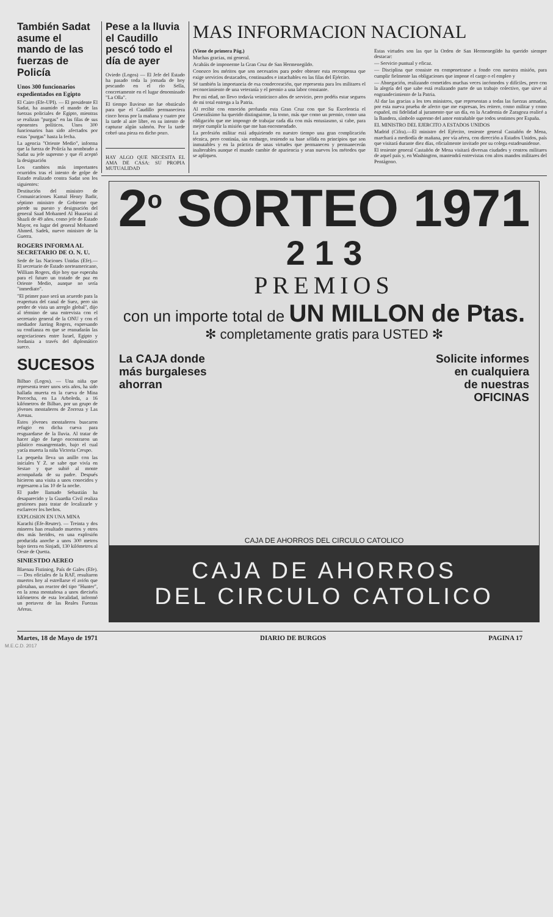También Sadat asume el mando de las fuerzas de Policía
Unos 300 funcionarios expedientados en Egipto
El Cairo (Efe-UPI). — El presidente El Sadat, ha asumido el mando de las fuerzas policiales de Egipto, mientras se realizan "purgas" en las filas de sus oponentes políticos. Unos 300 funcionarios han sido afectados por estas "purgas" hasta la fecha.
La agencia "Oriente Medio", informa que la fuerza de Policía ha nombrado a Sadat su jefe supremo y que él aceptó la designación
Los cambios más importantes ocurridos tras el intento de golpe de Estado realizado contra Sadat son los siguientes:
Destitución del ministro de Comunicaciones Kamal Henry Badir, séptimo ministro de Gobierno que pierde su puesto y designación del general Saad Mohamed Al Husseini al Shazli de 49 años. como jefe de Estado Mayor, en lugar del general Mohamed Ahmed. Sadek, nuevo ministro de la Guerra.
ROGERS INFORMA AL SECRETARIO DE O. N. U.
Sede de las Naciones Unidas (Efe).— El secretario de Estado norteamericano, William Rogers, dijo hoy que esperaba para el futuro un tratado de paz en Oriente Medio, aunque no sería "inmediato".
"El primer paso será un acuerdo para la reapertura del canal de Suez, pero sin perder de vista un arreglo global", dijo al término de una entrevista con el secretario general de la ONU y con el mediador Jarring Rogers, expresando su confianza en que se reanudarán las negociaciones entre Israel, Egipto y Jordania a través del diplomático sueco.
SUCESOS
Bilbao (Logos). — Una niña que representa tener unos seis años, ha sido hallada muerta en la cueva de Mina Porcocha, en La Arboleda, a 16 kilómetros de Bilbao, por un grupo de jóvenes montañeros de Zorroza y Las Arenas.
Estos jóvenes montañeros buscaron refugio en dicha cueva para resguardarse de la lluvia. Al tratar de hacer algo de fuego encontraron un plástico ensangrentado, bajo el cual yacía muerta la niña Victoria Crespo.
La pequeña lleva un anillo con las iniciales Y Z. se sabe que vivía en Sestao y que subió al monte acompañada de su padre. Después hicieron una visita a unos conocidos y regresaron a las 10 de la noche.
El padre llamado Sebastián ha desaparecido y la Guardia Civil realiza gestiones para tratar de localizarle y esclarecer los hechos.
EXPLOSION EN UNA MINA
Karachi (Efe-Reuter). — Treinta y dos mineros han resultado muertos y otros dos más heridos, en una explosión producida anoche a unos 300 metros bajo tierra en Sinjadi, 130 kilómetros al Oeste de Quetta.
SINIESTDO AEREO
Blaenau Fistiniog, País de Gales (Efe). — Dos oficiales de la RAF, resultaron muertos hoy al estrellarse el avión que pilotaban, un reactor del tipo "Hunter", en la zona montañosa a unos dieciséis kilómetros de esta localidad, informó un portavoz de las Reales Fuerzas Aéreas.
Pese a la lluvia el Caudillo pescó todo el día de ayer
Oviedo (Logos) — El Jefe del Estado ha pasado toda la jornada de hoy pescando en el río Sella, concretamente en el lugar denominado "La Olla".
El tiempo lluvioso no fue obstáculo para que el Caudillo permaneciera cinco horas por la mañana y cuatro por la tarde al aire libre, en su intento de capturar algún salmón. Por la tarde cobró una pieza en dicho pozo.
HAY ALGO QUE NECESITA EL AMA DE CASA: SU PROPIA MUTUALIDAD
MAS INFORMACION NACIONAL
(Viene de primera Pág.)
Muchas gracias, mi general.
Acabáis de imponerme la Gran Cruz de San Hermenegildo.
Conozco los méritos que son necesarios para poder obtener esta recompensa que exige servicios destacados, continuados e intachables en las filas del Ejército.
Sé también la importancia de esa condecoración, que representa para los militares el reconocimiento de una veteranía y el premio a una labor constante.
Por mi edad, no llevo todavía veinticinco años de servicio, pero podéis estar seguros de mi total entrega a la Patria.
Al recibir con emoción profunda esta Gran Cruz con que Su Excelencia el Generalísimo ha querido distinguirme, la tomo, más que como un premio, como una obligación que me impongo de trabajar cada día con más entusiasmo, si cabe, para mejor cumplir la misión que me han encomendado.
La profesión militar está adquiriendo en nuestro tiempo una gran complicación técnica, pero continúa, sin embargo, teniendo su base sólida en principios que son inmutables y en la práctica de unas virtudes que permanecen y permanecerán inalterables aunque el mundo cambie de apariencia y sean nuevos los métodos que se apliquen.
Estas virtudes son las que la Orden de San Hermenegildo ha querido siempre destacar:
— Servicio puntual y eficaz.
— Disciplina que consiste en compenetrarse a fondo con nuestra misión, para cumplir fielmente las obligaciones que impone el cargo o el empleo y
— Abnegación, realizando cometidos muchas veces incómodos y difíciles, pero con la alegría del que sabe está realizando parte de un trabajo colectivo, que sirve al engrandecimiento de la Patria.
Al dar las gracias a los tres ministros, que representan a todas las fuerzas armadas, por esta nueva prueba de afecto que me expresan, les reitero, como militar y como español, mi fidelidad al juramento que un día, en la Academia de Zaragoza realicé a la Bandera, símbolo supremo del amor entrañable que todos sentimos por España.
EL MINISTRO DEL EJERCITO A ESTADOS UNIDOS
Madrid (Cifra).—El ministro del Ejército, teniente general Castañón de Mena, marchará a mediodía de mañana, por vía aérea, con dirección a Estados Unidos, país que visitará durante diez días, oficialmente invitado por su colega estadounidense.
El teniente general Castañón de Mena visitará diversas ciudades y centros militares de aquel país y, en Washington, mantendrá entrevistas con altos mandos militares del Pentágono.
2<sup>o</sup> SORTEO 1971
2 1 3
PREMIOS
con un importe total de UN MILLON de Ptas.
✻ completamente gratis para USTED ✻
La CAJA donde
más burgaleses
ahorran
Solicite informes
en cualquiera
de nuestras
OFICINAS
CAJA DE AHORROS DEL CIRCULO CATOLICO
CAJA DE AHORROS
DEL CIRCULO CATOLICO
Martes, 18 de Mayo de 1971 DIARIO DE BURGOS PAGINA 17
M.E.C.D. 2017